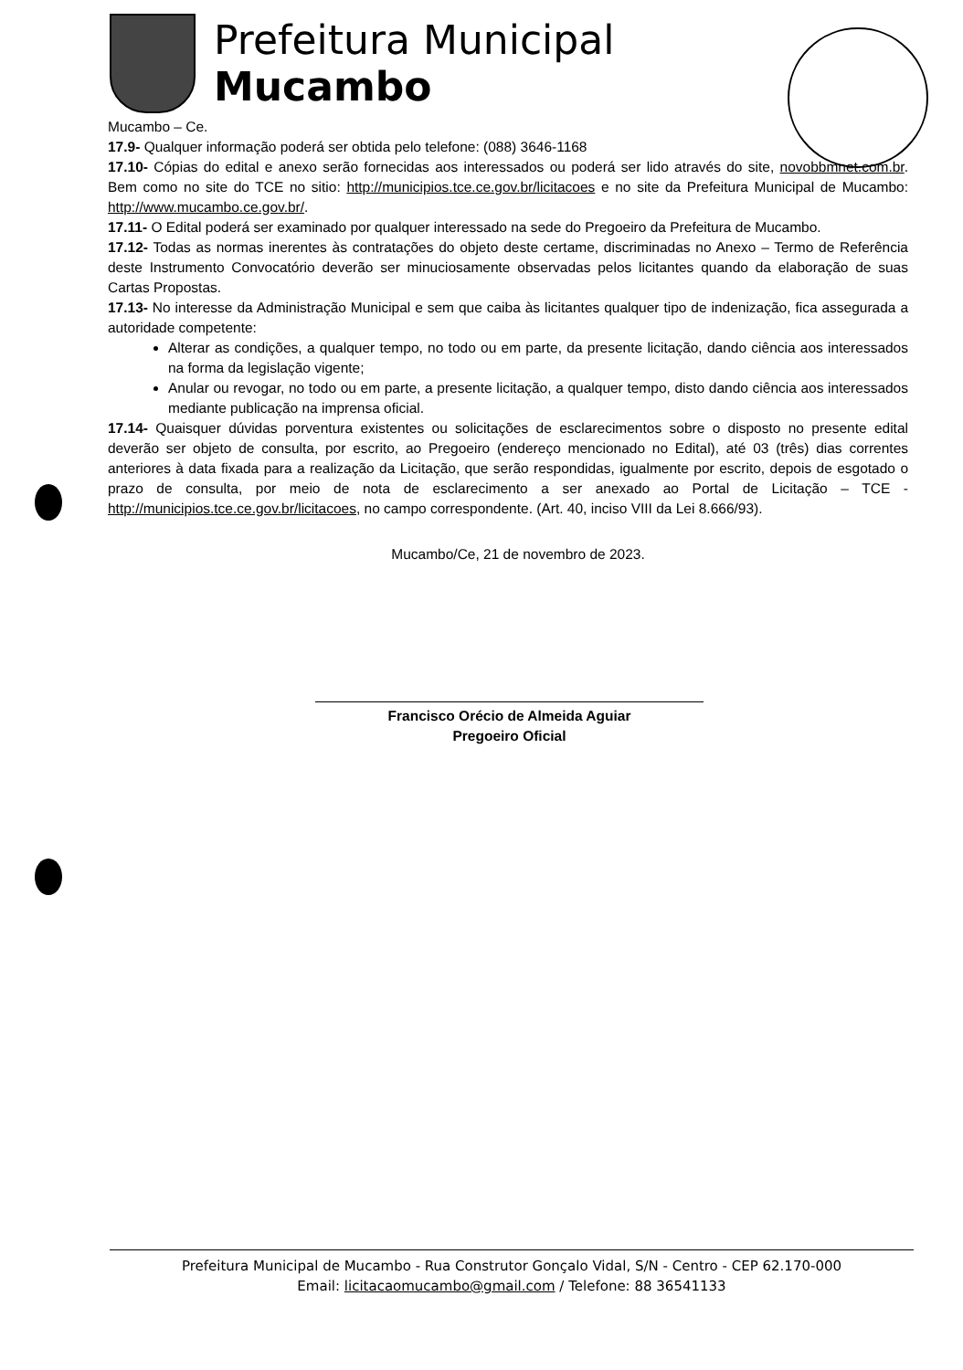Prefeitura Municipal
Mucambo
Mucambo – Ce.
17.9- Qualquer informação poderá ser obtida pelo telefone: (088) 3646-1168
17.10- Cópias do edital e anexo serão fornecidas aos interessados ou poderá ser lido através do site, novobbmnet.com.br. Bem como no site do TCE no sitio: http://municipios.tce.ce.gov.br/licitacoes e no site da Prefeitura Municipal de Mucambo: http://www.mucambo.ce.gov.br/.
17.11- O Edital poderá ser examinado por qualquer interessado na sede do Pregoeiro da Prefeitura de Mucambo.
17.12- Todas as normas inerentes às contratações do objeto deste certame, discriminadas no Anexo – Termo de Referência deste Instrumento Convocatório deverão ser minuciosamente observadas pelos licitantes quando da elaboração de suas Cartas Propostas.
17.13- No interesse da Administração Municipal e sem que caiba às licitantes qualquer tipo de indenização, fica assegurada a autoridade competente:
Alterar as condições, a qualquer tempo, no todo ou em parte, da presente licitação, dando ciência aos interessados na forma da legislação vigente;
Anular ou revogar, no todo ou em parte, a presente licitação, a qualquer tempo, disto dando ciência aos interessados mediante publicação na imprensa oficial.
17.14- Quaisquer dúvidas porventura existentes ou solicitações de esclarecimentos sobre o disposto no presente edital deverão ser objeto de consulta, por escrito, ao Pregoeiro (endereço mencionado no Edital), até 03 (três) dias correntes anteriores à data fixada para a realização da Licitação, que serão respondidas, igualmente por escrito, depois de esgotado o prazo de consulta, por meio de nota de esclarecimento a ser anexado ao Portal de Licitação – TCE - http://municipios.tce.ce.gov.br/licitacoes, no campo correspondente. (Art. 40, inciso VIII da Lei 8.666/93).
Mucambo/Ce, 21 de novembro de 2023.
Francisco Orécio de Almeida Aguiar
Pregoeiro Oficial
Prefeitura Municipal de Mucambo - Rua Construtor Gonçalo Vidal, S/N - Centro - CEP 62.170-000
Email: licitacaomucambo@gmail.com / Telefone: 88 36541133